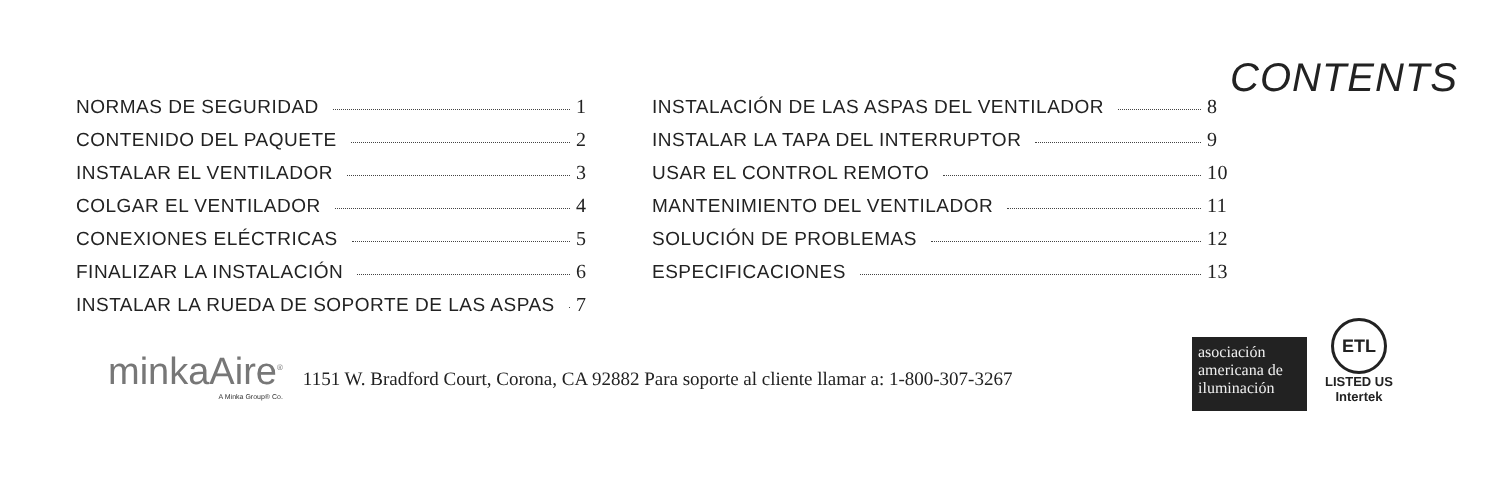CONTENTS
NORMAS DE SEGURIDAD 1
CONTENIDO DEL PAQUETE 2
INSTALAR EL VENTILADOR 3
COLGAR EL VENTILADOR 4
CONEXIONES ELÉCTRICAS 5
FINALIZAR LA INSTALACIÓN 6
INSTALAR LA RUEDA DE SOPORTE DE LAS ASPAS 7
INSTALACIÓN DE LAS ASPAS DEL VENTILADOR 8
INSTALAR LA TAPA DEL INTERRUPTOR 9
USAR EL CONTROL REMOTO 10
MANTENIMIENTO DEL VENTILADOR 11
SOLUCIÓN DE PROBLEMAS 12
ESPECIFICACIONES 13
minkaAire<sup>®</sup>
A Minka Group® Co.
1151 W. Bradford Court, Corona, CA 92882 Para soporte al cliente llamar a: 1-800-307-3267
asociación americana de iluminación
ETL
LISTED US
Intertek